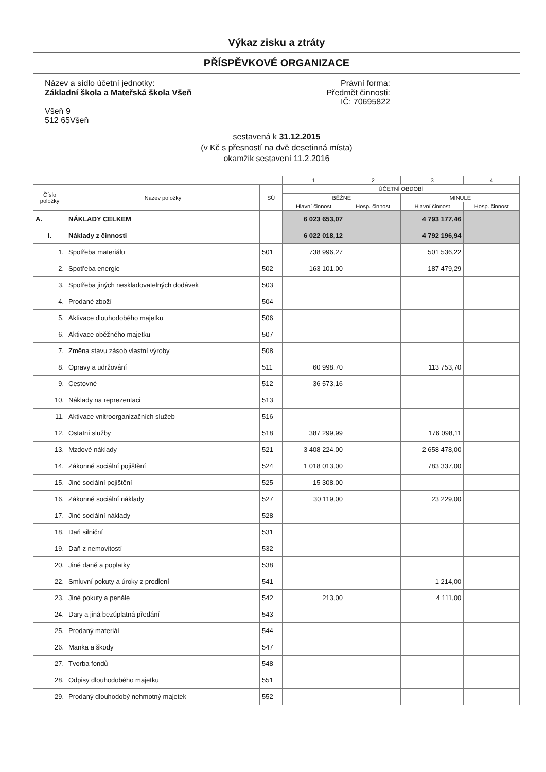Výkaz zisku a ztráty
PŘÍSPĚVKOVÉ ORGANIZACE
Název a sídlo účetní jednotky:
Základní škola a Mateřská škola Všeň
Všeň 9
512 65Všeň
Právní forma:
Předmět činnosti:
IČ: 70695822
sestavená k 31.12.2015
(v Kč s přesností na dvě desetinná místa)
okamžik sestavení 11.2.2016
| | | | 1 | 2 | 3 | 4 |
| --- | --- | --- | --- | --- | --- | --- |
| Číslo položky | Název položky | SÚ | ÚČETNÍ OBDOBÍ | | | |
| | | | BĚŽNÉ | | MINULÉ | |
| | | | Hlavní činnost | Hosp. činnost | Hlavní činnost | Hosp. činnost |
| A. | NÁKLADY CELKEM | | 6 023 653,07 | | 4 793 177,46 | |
| I. | Náklady z činnosti | | 6 022 018,12 | | 4 792 196,94 | |
| 1. | Spotřeba materiálu | 501 | 738 996,27 | | 501 536,22 | |
| 2. | Spotřeba energie | 502 | 163 101,00 | | 187 479,29 | |
| 3. | Spotřeba jiných neskladovatelných dodávek | 503 | | | | |
| 4. | Prodané zboží | 504 | | | | |
| 5. | Aktivace dlouhodobého majetku | 506 | | | | |
| 6. | Aktivace oběžného majetku | 507 | | | | |
| 7. | Změna stavu zásob vlastní výroby | 508 | | | | |
| 8. | Opravy a udržování | 511 | 60 998,70 | | 113 753,70 | |
| 9. | Cestovné | 512 | 36 573,16 | | | |
| 10. | Náklady na reprezentaci | 513 | | | | |
| 11. | Aktivace vnitroorganizačních služeb | 516 | | | | |
| 12. | Ostatní služby | 518 | 387 299,99 | | 176 098,11 | |
| 13. | Mzdové náklady | 521 | 3 408 224,00 | | 2 658 478,00 | |
| 14. | Zákonné sociální pojištění | 524 | 1 018 013,00 | | 783 337,00 | |
| 15. | Jiné sociální pojištění | 525 | 15 308,00 | | | |
| 16. | Zákonné sociální náklady | 527 | 30 119,00 | | 23 229,00 | |
| 17. | Jiné sociální náklady | 528 | | | | |
| 18. | Daň silniční | 531 | | | | |
| 19. | Daň z nemovitostí | 532 | | | | |
| 20. | Jiné daně a poplatky | 538 | | | | |
| 22. | Smluvní pokuty a úroky z prodlení | 541 | | | 1 214,00 | |
| 23. | Jiné pokuty a penále | 542 | 213,00 | | 4 111,00 | |
| 24. | Dary a jiná bezúplatná předání | 543 | | | | |
| 25. | Prodaný materiál | 544 | | | | |
| 26. | Manka a škody | 547 | | | | |
| 27. | Tvorba fondů | 548 | | | | |
| 28. | Odpisy dlouhodobého majetku | 551 | | | | |
| 29. | Prodaný dlouhodobý nehmotný majetek | 552 | | | | |